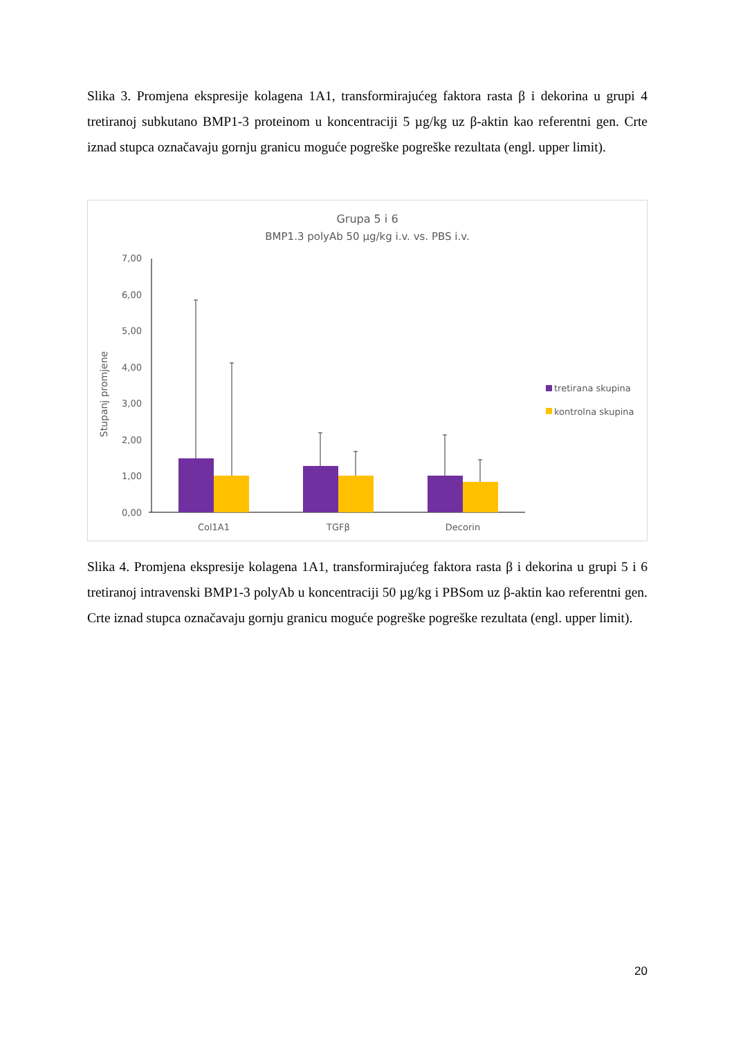Slika 3. Promjena ekspresije kolagena 1A1, transformirajućeg faktora rasta β i dekorina u grupi 4 tretiranoj subkutano BMP1-3 proteinom u koncentraciji 5 µg/kg uz β-aktin kao referentni gen. Crte iznad stupca označavaju gornju granicu moguće pogreške pogreške rezultata (engl. upper limit).
Grupa 5 i 6
BMP1.3 polyAb 50 µg/kg i.v. vs. PBS i.v.
7,00
6,00
5,00
4,00
3,00
2,00
1,00
0,00
Stupanj promjene
Col1A1
TGFβ
Decorin
tretirana skupina
kontrolna skupina
Slika 4. Promjena ekspresije kolagena 1A1, transformirajućeg faktora rasta β i dekorina u grupi 5 i 6 tretiranoj intravenski BMP1-3 polyAb u koncentraciji 50 µg/kg i PBSom uz β-aktin kao referentni gen. Crte iznad stupca označavaju gornju granicu moguće pogreške pogreške rezultata (engl. upper limit).
20